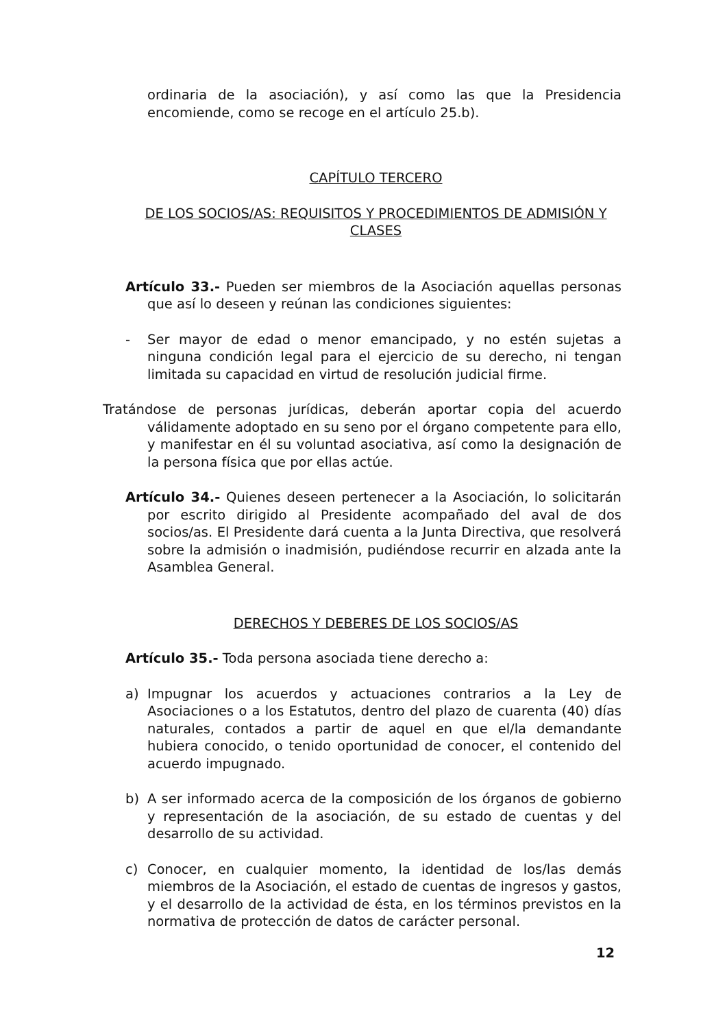ordinaria de la asociación), y así como las que la Presidencia encomiende, como se recoge en el artículo 25.b).
CAPÍTULO TERCERO
DE LOS SOCIOS/AS: REQUISITOS Y PROCEDIMIENTOS DE ADMISIÓN Y CLASES
Artículo 33.- Pueden ser miembros de la Asociación aquellas personas que así lo deseen y reúnan las condiciones siguientes:
- Ser mayor de edad o menor emancipado, y no estén sujetas a ninguna condición legal para el ejercicio de su derecho, ni tengan limitada su capacidad en virtud de resolución judicial firme.
Tratándose de personas jurídicas, deberán aportar copia del acuerdo válidamente adoptado en su seno por el órgano competente para ello, y manifestar en él su voluntad asociativa, así como la designación de la persona física que por ellas actúe.
Artículo 34.- Quienes deseen pertenecer a la Asociación, lo solicitarán por escrito dirigido al Presidente acompañado del aval de dos socios/as. El Presidente dará cuenta a la Junta Directiva, que resolverá sobre la admisión o inadmisión, pudiéndose recurrir en alzada ante la Asamblea General.
DERECHOS Y DEBERES DE LOS SOCIOS/AS
Artículo 35.- Toda persona asociada tiene derecho a:
a) Impugnar los acuerdos y actuaciones contrarios a la Ley de Asociaciones o a los Estatutos, dentro del plazo de cuarenta (40) días naturales, contados a partir de aquel en que el/la demandante hubiera conocido, o tenido oportunidad de conocer, el contenido del acuerdo impugnado.
b) A ser informado acerca de la composición de los órganos de gobierno y representación de la asociación, de su estado de cuentas y del desarrollo de su actividad.
c) Conocer, en cualquier momento, la identidad de los/las demás miembros de la Asociación, el estado de cuentas de ingresos y gastos, y el desarrollo de la actividad de ésta, en los términos previstos en la normativa de protección de datos de carácter personal.
12